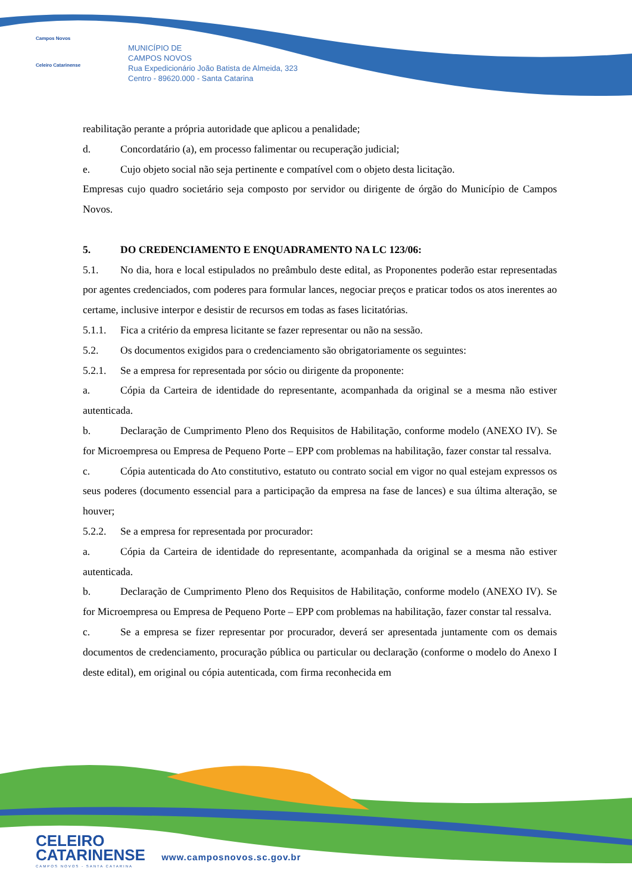Campos Novos
Celeiro Catarinense
MUNICÍPIO DE
CAMPOS NOVOS
Rua Expedicionário João Batista de Almeida, 323
Centro - 89620.000 - Santa Catarina
reabilitação perante a própria autoridade que aplicou a penalidade;
d. Concordatário (a), em processo falimentar ou recuperação judicial;
e. Cujo objeto social não seja pertinente e compatível com o objeto desta licitação.
Empresas cujo quadro societário seja composto por servidor ou dirigente de órgão do Município de Campos Novos.
5. DO CREDENCIAMENTO E ENQUADRAMENTO NA LC 123/06:
5.1. No dia, hora e local estipulados no preâmbulo deste edital, as Proponentes poderão estar representadas por agentes credenciados, com poderes para formular lances, negociar preços e praticar todos os atos inerentes ao certame, inclusive interpor e desistir de recursos em todas as fases licitatórias.
5.1.1. Fica a critério da empresa licitante se fazer representar ou não na sessão.
5.2. Os documentos exigidos para o credenciamento são obrigatoriamente os seguintes:
5.2.1. Se a empresa for representada por sócio ou dirigente da proponente:
a. Cópia da Carteira de identidade do representante, acompanhada da original se a mesma não estiver autenticada.
b. Declaração de Cumprimento Pleno dos Requisitos de Habilitação, conforme modelo (ANEXO IV). Se for Microempresa ou Empresa de Pequeno Porte – EPP com problemas na habilitação, fazer constar tal ressalva.
c. Cópia autenticada do Ato constitutivo, estatuto ou contrato social em vigor no qual estejam expressos os seus poderes (documento essencial para a participação da empresa na fase de lances) e sua última alteração, se houver;
5.2.2. Se a empresa for representada por procurador:
a. Cópia da Carteira de identidade do representante, acompanhada da original se a mesma não estiver autenticada.
b. Declaração de Cumprimento Pleno dos Requisitos de Habilitação, conforme modelo (ANEXO IV). Se for Microempresa ou Empresa de Pequeno Porte – EPP com problemas na habilitação, fazer constar tal ressalva.
c. Se a empresa se fizer representar por procurador, deverá ser apresentada juntamente com os demais documentos de credenciamento, procuração pública ou particular ou declaração (conforme o modelo do Anexo I deste edital), em original ou cópia autenticada, com firma reconhecida em
CELEIRO
CATARINENSE www.camposnovos.sc.gov.br
CAMPOS NOVOS - SANTA CATARINA